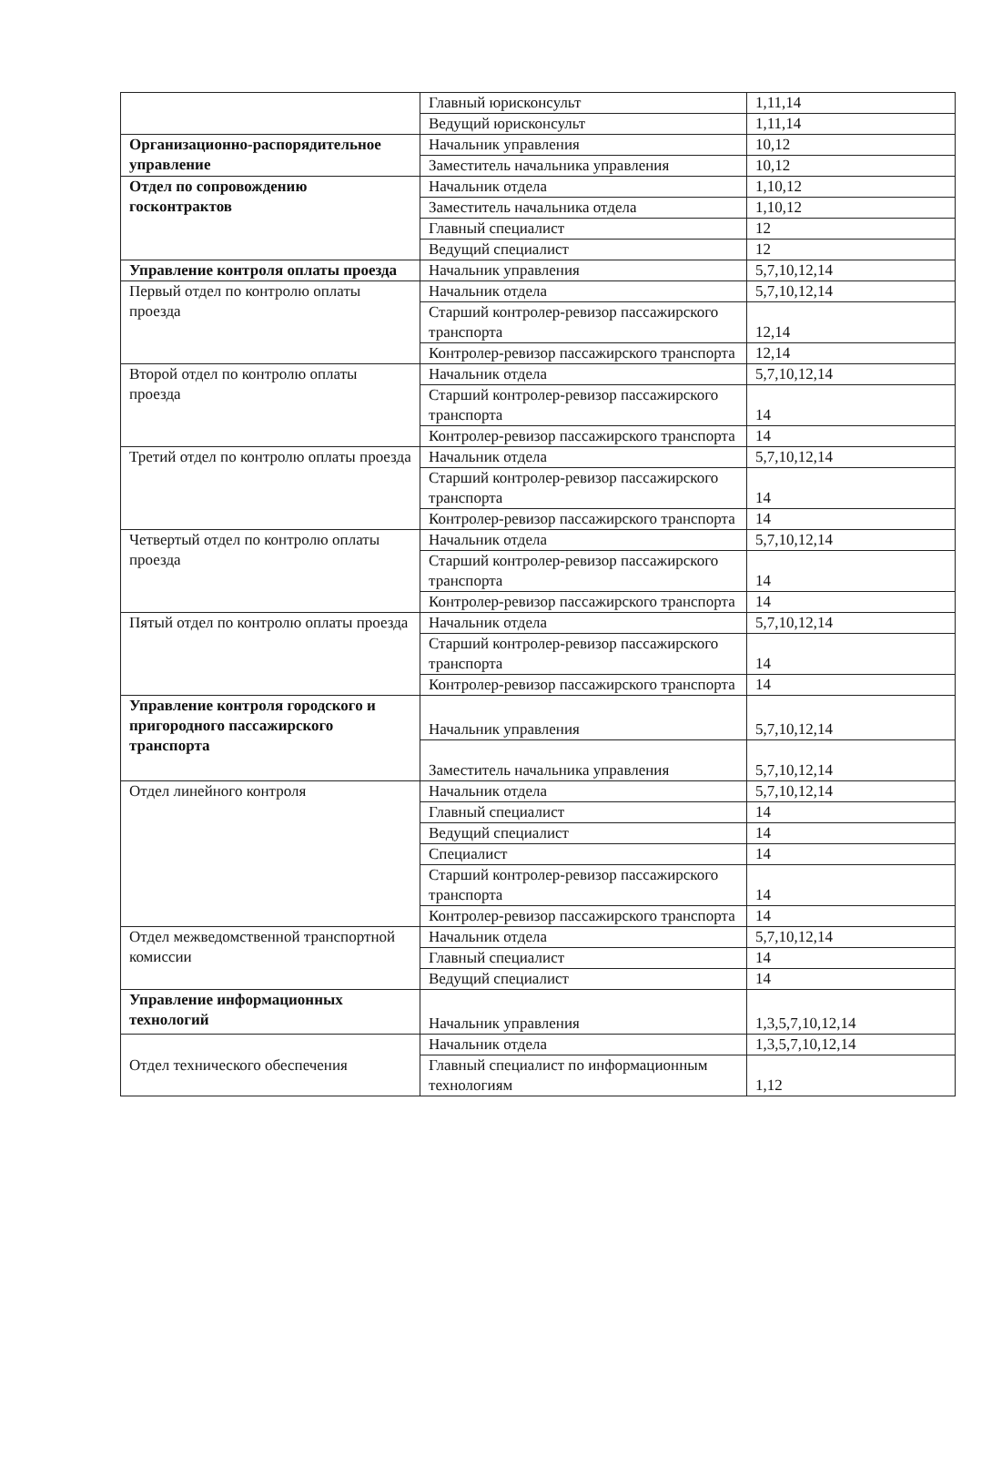| | Главный юрисконсульт | 1,11,14 |
| | Ведущий юрисконсульт | 1,11,14 |
| Организационно-распорядительное управление | Начальник управления | 10,12 |
| | Заместитель начальника управления | 10,12 |
| Отдел по сопровождению госконтрактов | Начальник отдела | 1,10,12 |
| | Заместитель начальника отдела | 1,10,12 |
| | Главный специалист | 12 |
| | Ведущий специалист | 12 |
| Управление контроля оплаты проезда | Начальник управления | 5,7,10,12,14 |
| Первый отдел по контролю оплаты проезда | Начальник отдела | 5,7,10,12,14 |
| | Старший контролер-ревизор пассажирского транспорта | 12,14 |
| | Контролер-ревизор пассажирского транспорта | 12,14 |
| Второй отдел по контролю оплаты проезда | Начальник отдела | 5,7,10,12,14 |
| | Старший контролер-ревизор пассажирского транспорта | 14 |
| | Контролер-ревизор пассажирского транспорта | 14 |
| Третий отдел по контролю оплаты проезда | Начальник отдела | 5,7,10,12,14 |
| | Старший контролер-ревизор пассажирского транспорта | 14 |
| | Контролер-ревизор пассажирского транспорта | 14 |
| Четвертый отдел по контролю оплаты проезда | Начальник отдела | 5,7,10,12,14 |
| | Старший контролер-ревизор пассажирского транспорта | 14 |
| | Контролер-ревизор пассажирского транспорта | 14 |
| Пятый отдел по контролю оплаты проезда | Начальник отдела | 5,7,10,12,14 |
| | Старший контролер-ревизор пассажирского транспорта | 14 |
| | Контролер-ревизор пассажирского транспорта | 14 |
| Управление контроля городского и пригородного пассажирского транспорта | Начальник управления | 5,7,10,12,14 |
| | Заместитель начальника управления | 5,7,10,12,14 |
| Отдел линейного контроля | Начальник отдела | 5,7,10,12,14 |
| | Главный специалист | 14 |
| | Ведущий специалист | 14 |
| | Специалист | 14 |
| | Старший контролер-ревизор пассажирского транспорта | 14 |
| | Контролер-ревизор пассажирского транспорта | 14 |
| Отдел межведомственной транспортной комиссии | Начальник отдела | 5,7,10,12,14 |
| | Главный специалист | 14 |
| | Ведущий специалист | 14 |
| Управление информационных технологий | Начальник управления | 1,3,5,7,10,12,14 |
| Отдел технического обеспечения | Начальник отдела | 1,3,5,7,10,12,14 |
| | Главный специалист по информационным технологиям | 1,12 |